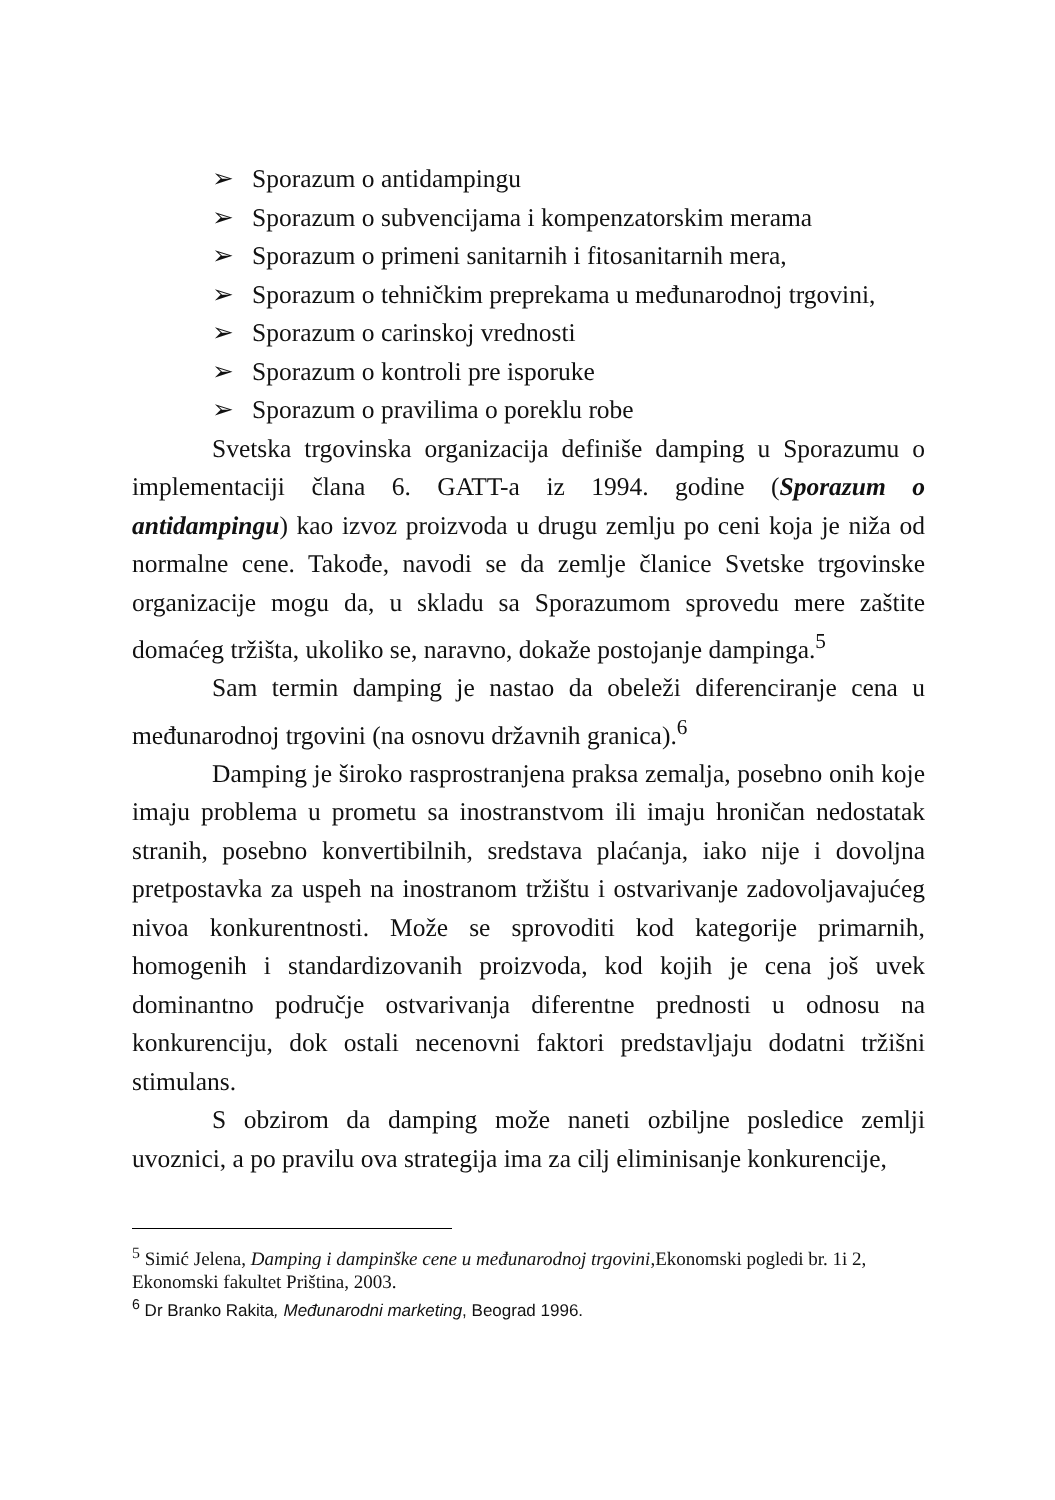➢ Sporazum o antidampingu
➢ Sporazum o subvencijama i kompenzatorskim merama
➢ Sporazum o primeni sanitarnih i fitosanitarnih mera,
➢ Sporazum o tehničkim preprekama u međunarodnoj trgovini,
➢ Sporazum o carinskoj vrednosti
➢ Sporazum o kontroli pre isporuke
➢ Sporazum o pravilima o poreklu robe
Svetska trgovinska organizacija definiše damping u Sporazumu o implementaciji člana 6. GATT-a iz 1994. godine (Sporazum o antidampingu) kao izvoz proizvoda u drugu zemlju po ceni koja je niža od normalne cene. Takođe, navodi se da zemlje članice Svetske trgovinske organizacije mogu da, u skladu sa Sporazumom sprovedu mere zaštite domaćeg tržišta, ukoliko se, naravno, dokaže postojanje dampinga.<sup>5</sup>
Sam termin damping je nastao da obeleži diferenciranje cena u međunarodnoj trgovini (na osnovu državnih granica).<sup>6</sup>
Damping je široko rasprostranjena praksa zemalja, posebno onih koje imaju problema u prometu sa inostranstvom ili imaju hroničan nedostatak stranih, posebno konvertibilnih, sredstava plaćanja, iako nije i dovoljna pretpostavka za uspeh na inostranom tržištu i ostvarivanje zadovoljavajućeg nivoa konkurentnosti. Može se sprovoditi kod kategorije primarnih, homogenih i standardizovanih proizvoda, kod kojih je cena još uvek dominantno područje ostvarivanja diferentne prednosti u odnosu na konkurenciju, dok ostali necenovni faktori predstavljaju dodatni tržišni stimulans.
S obzirom da damping može naneti ozbiljne posledice zemlji uvoznici, a po pravilu ova strategija ima za cilj eliminisanje konkurencije,
<sup>5</sup> Simić Jelena, Damping i dampinške cene u međunarodnoj trgovini,Ekonomski pogledi br. 1i 2, Ekonomski fakultet Priština, 2003.
<sup>6</sup> Dr Branko Rakita, Međunarodni marketing, Beograd 1996.